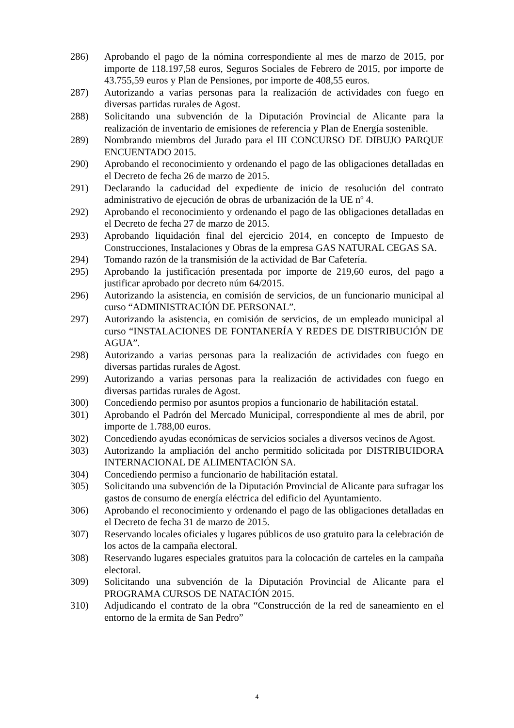286) Aprobando el pago de la nómina correspondiente al mes de marzo de 2015, por importe de 118.197,58 euros, Seguros Sociales de Febrero de 2015, por importe de 43.755,59 euros y Plan de Pensiones, por importe de 408,55 euros.
287) Autorizando a varias personas para la realización de actividades con fuego en diversas partidas rurales de Agost.
288) Solicitando una subvención de la Diputación Provincial de Alicante para la realización de inventario de emisiones de referencia y Plan de Energía sostenible.
289) Nombrando miembros del Jurado para el III CONCURSO DE DIBUJO PARQUE ENCUENTADO 2015.
290) Aprobando el reconocimiento y ordenando el pago de las obligaciones detalladas en el Decreto de fecha 26 de marzo de 2015.
291) Declarando la caducidad del expediente de inicio de resolución del contrato administrativo de ejecución de obras de urbanización de la UE nº 4.
292) Aprobando el reconocimiento y ordenando el pago de las obligaciones detalladas en el Decreto de fecha 27 de marzo de 2015.
293) Aprobando liquidación final del ejercicio 2014, en concepto de Impuesto de Construcciones, Instalaciones y Obras de la empresa GAS NATURAL CEGAS SA.
294) Tomando razón de la transmisión de la actividad de Bar Cafetería.
295) Aprobando la justificación presentada por importe de 219,60 euros, del pago a justificar aprobado por decreto núm 64/2015.
296) Autorizando la asistencia, en comisión de servicios, de un funcionario municipal al curso “ADMINISTRACIÓN DE PERSONAL”.
297) Autorizando la asistencia, en comisión de servicios, de un empleado municipal al curso “INSTALACIONES DE FONTANERÍA Y REDES DE DISTRIBUCIÓN DE AGUA”.
298) Autorizando a varias personas para la realización de actividades con fuego en diversas partidas rurales de Agost.
299) Autorizando a varias personas para la realización de actividades con fuego en diversas partidas rurales de Agost.
300) Concediendo permiso por asuntos propios a funcionario de habilitación estatal.
301) Aprobando el Padrón del Mercado Municipal, correspondiente al mes de abril, por importe de 1.788,00 euros.
302) Concediendo ayudas económicas de servicios sociales a diversos vecinos de Agost.
303) Autorizando la ampliación del ancho permitido solicitada por DISTRIBUIDORA INTERNACIONAL DE ALIMENTACIÓN SA.
304) Concediendo permiso a funcionario de habilitación estatal.
305) Solicitando una subvención de la Diputación Provincial de Alicante para sufragar los gastos de consumo de energía eléctrica del edificio del Ayuntamiento.
306) Aprobando el reconocimiento y ordenando el pago de las obligaciones detalladas en el Decreto de fecha 31 de marzo de 2015.
307) Reservando locales oficiales y lugares públicos de uso gratuito para la celebración de los actos de la campaña electoral.
308) Reservando lugares especiales gratuitos para la colocación de carteles en la campaña electoral.
309) Solicitando una subvención de la Diputación Provincial de Alicante para el PROGRAMA CURSOS DE NATACIÓN 2015.
310) Adjudicando el contrato de la obra “Construcción de la red de saneamiento en el entorno de la ermita de San Pedro”
4